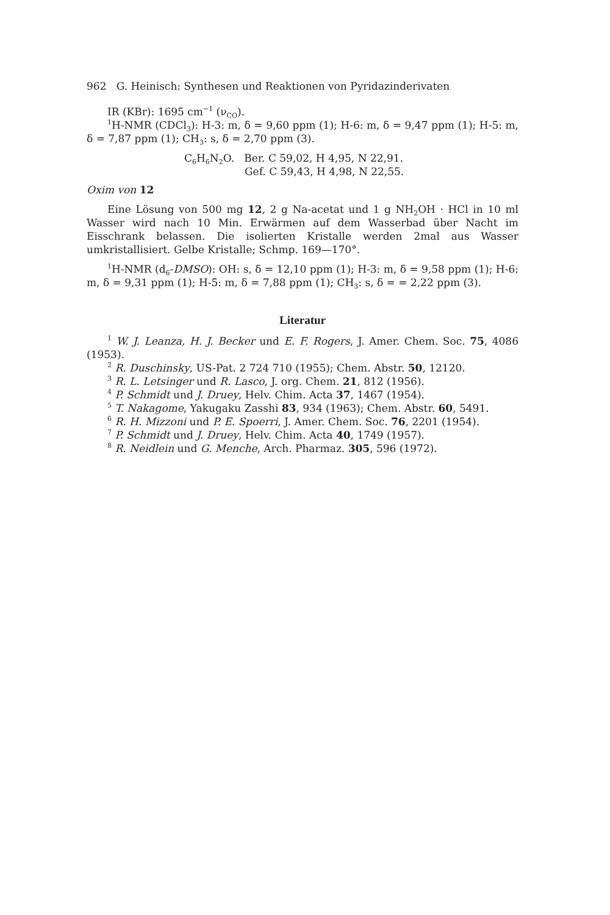962 G. Heinisch: Synthesen und Reaktionen von Pyridazinderivaten
IR (KBr): 1695 cm<sup>−1</sup> (ν<sub>CO</sub>).
<sup>1</sup>H-NMR (CDCl<sub>3</sub>): H-3: m, δ = 9,60 ppm (1); H-6: m, δ = 9,47 ppm (1); H-5: m, δ = 7,87 ppm (1); CH<sub>3</sub>: s, δ = 2,70 ppm (3).
C<sub>6</sub>H<sub>6</sub>N<sub>2</sub>O. Ber. C 59,02, H 4,95, N 22,91.
Gef. C 59,43, H 4,98, N 22,55.
Oxim von 12
Eine Lösung von 500 mg 12, 2 g Na-acetat und 1 g NH<sub>2</sub>OH · HCl in 10 ml Wasser wird nach 10 Min. Erwärmen auf dem Wasserbad über Nacht im Eisschrank belassen. Die isolierten Kristalle werden 2mal aus Wasser umkristallisiert. Gelbe Kristalle; Schmp. 169—170°.
<sup>1</sup>H-NMR (d<sub>6</sub>-DMSO): OH: s, δ = 12,10 ppm (1); H-3: m, δ = 9,58 ppm (1); H-6: m, δ = 9,31 ppm (1); H-5: m, δ = 7,88 ppm (1); CH<sub>3</sub>: s, δ = = 2,22 ppm (3).
Literatur
<sup>1</sup> W. J. Leanza, H. J. Becker und E. F. Rogers, J. Amer. Chem. Soc. 75, 4086 (1953).
<sup>2</sup> R. Duschinsky, US-Pat. 2 724 710 (1955); Chem. Abstr. 50, 12120.
<sup>3</sup> R. L. Letsinger und R. Lasco, J. org. Chem. 21, 812 (1956).
<sup>4</sup> P. Schmidt und J. Druey, Helv. Chim. Acta 37, 1467 (1954).
<sup>5</sup> T. Nakagome, Yakugaku Zasshi 83, 934 (1963); Chem. Abstr. 60, 5491.
<sup>6</sup> R. H. Mizzoni und P. E. Spoerri, J. Amer. Chem. Soc. 76, 2201 (1954).
<sup>7</sup> P. Schmidt und J. Druey, Helv. Chim. Acta 40, 1749 (1957).
<sup>8</sup> R. Neidlein und G. Menche, Arch. Pharmaz. 305, 596 (1972).